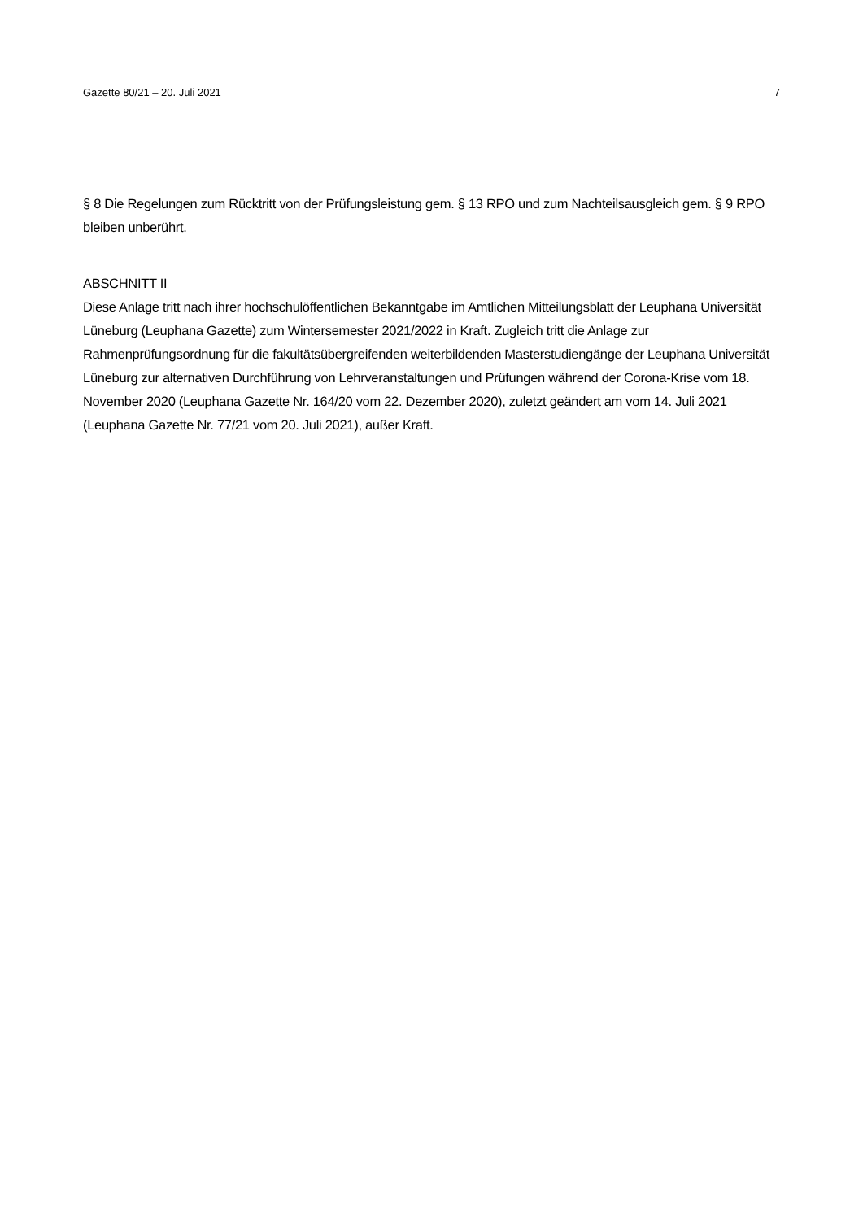Gazette 80/21 – 20. Juli 2021 7
§ 8 Die Regelungen zum Rücktritt von der Prüfungsleistung gem. § 13 RPO und zum Nachteilsausgleich gem. § 9 RPO bleiben unberührt.
ABSCHNITT II
Diese Anlage tritt nach ihrer hochschulöffentlichen Bekanntgabe im Amtlichen Mitteilungsblatt der Leuphana Universität Lüneburg (Leuphana Gazette) zum Wintersemester 2021/2022 in Kraft. Zugleich tritt die Anlage zur Rahmenprüfungsordnung für die fakultätsübergreifenden weiterbildenden Masterstudiengänge der Leuphana Universität Lüneburg zur alternativen Durchführung von Lehrveranstaltungen und Prüfungen während der Corona-Krise vom 18. November 2020 (Leuphana Gazette Nr. 164/20 vom 22. Dezember 2020), zuletzt geändert am vom 14. Juli 2021 (Leuphana Gazette Nr. 77/21 vom 20. Juli 2021), außer Kraft.